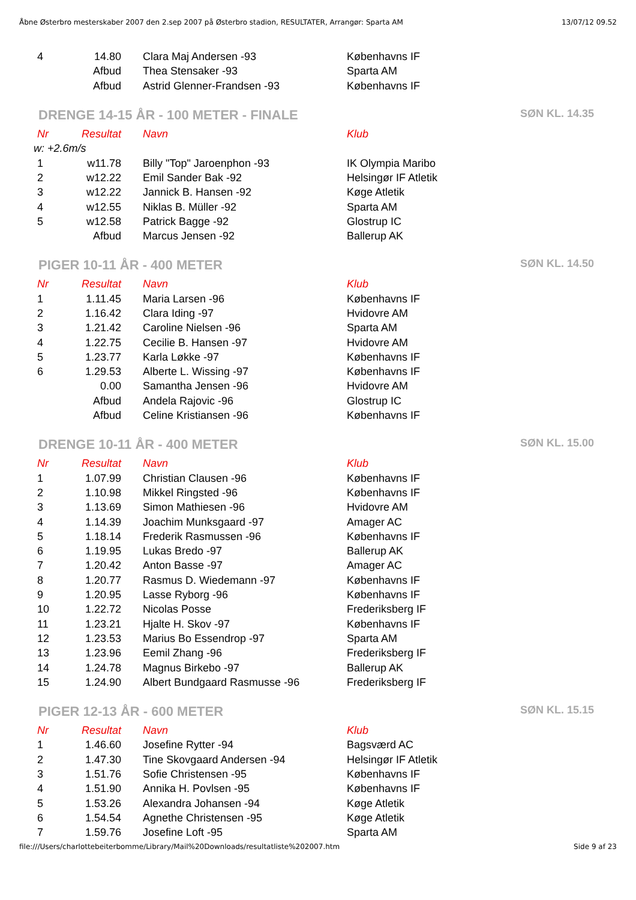Åbne Østerbro mesterskaber 2007 den 2.sep 2007 på Østerbro stadion, RESULTATER, Arrangør: Sparta AM 13/07/12 09.52
| 4 | 14.80 | Clara Maj Andersen -93 | Københavns IF |
| | Afbud | Thea Stensaker -93 | Sparta AM |
| | Afbud | Astrid Glenner-Frandsen -93 | Københavns IF |
DRENGE 14-15 ÅR - 100 METER - FINALE SØN KL. 14.35
| Nr | Resultat | Navn | Klub |
| --- | --- | --- | --- |
| w: +2.6m/s | | | |
| 1 | w11.78 | Billy "Top" Jaroenphon -93 | IK Olympia Maribo |
| 2 | w12.22 | Emil Sander Bak -92 | Helsingør IF Atletik |
| 3 | w12.22 | Jannick B. Hansen -92 | Køge Atletik |
| 4 | w12.55 | Niklas B. Müller -92 | Sparta AM |
| 5 | w12.58 | Patrick Bagge -92 | Glostrup IC |
| | Afbud | Marcus Jensen -92 | Ballerup AK |
PIGER 10-11 ÅR - 400 METER SØN KL. 14.50
| Nr | Resultat | Navn | Klub |
| --- | --- | --- | --- |
| 1 | 1.11.45 | Maria Larsen -96 | Københavns IF |
| 2 | 1.16.42 | Clara Iding -97 | Hvidovre AM |
| 3 | 1.21.42 | Caroline Nielsen -96 | Sparta AM |
| 4 | 1.22.75 | Cecilie B. Hansen -97 | Hvidovre AM |
| 5 | 1.23.77 | Karla Løkke -97 | Københavns IF |
| 6 | 1.29.53 | Alberte L. Wissing -97 | Københavns IF |
| | 0.00 | Samantha Jensen -96 | Hvidovre AM |
| | Afbud | Andela Rajovic -96 | Glostrup IC |
| | Afbud | Celine Kristiansen -96 | Københavns IF |
DRENGE 10-11 ÅR - 400 METER SØN KL. 15.00
| Nr | Resultat | Navn | Klub |
| --- | --- | --- | --- |
| 1 | 1.07.99 | Christian Clausen -96 | Københavns IF |
| 2 | 1.10.98 | Mikkel Ringsted -96 | Københavns IF |
| 3 | 1.13.69 | Simon Mathiesen -96 | Hvidovre AM |
| 4 | 1.14.39 | Joachim Munksgaard -97 | Amager AC |
| 5 | 1.18.14 | Frederik Rasmussen -96 | Københavns IF |
| 6 | 1.19.95 | Lukas Bredo -97 | Ballerup AK |
| 7 | 1.20.42 | Anton Basse -97 | Amager AC |
| 8 | 1.20.77 | Rasmus D. Wiedemann -97 | Københavns IF |
| 9 | 1.20.95 | Lasse Ryborg -96 | Københavns IF |
| 10 | 1.22.72 | Nicolas Posse | Frederiksberg IF |
| 11 | 1.23.21 | Hjalte H. Skov -97 | Københavns IF |
| 12 | 1.23.53 | Marius Bo Essendrop -97 | Sparta AM |
| 13 | 1.23.96 | Eemil Zhang -96 | Frederiksberg IF |
| 14 | 1.24.78 | Magnus Birkebo -97 | Ballerup AK |
| 15 | 1.24.90 | Albert Bundgaard Rasmusse -96 | Frederiksberg IF |
PIGER 12-13 ÅR - 600 METER SØN KL. 15.15
| Nr | Resultat | Navn | Klub |
| --- | --- | --- | --- |
| 1 | 1.46.60 | Josefine Rytter -94 | Bagsværd AC |
| 2 | 1.47.30 | Tine Skovgaard Andersen -94 | Helsingør IF Atletik |
| 3 | 1.51.76 | Sofie Christensen -95 | Københavns IF |
| 4 | 1.51.90 | Annika H. Povlsen -95 | Københavns IF |
| 5 | 1.53.26 | Alexandra Johansen -94 | Køge Atletik |
| 6 | 1.54.54 | Agnethe Christensen -95 | Køge Atletik |
| 7 | 1.59.76 | Josefine Loft -95 | Sparta AM |
file:///Users/charlottebeiterbomme/Library/Mail%20Downloads/resultatliste%202007.htm Side 9 af 23